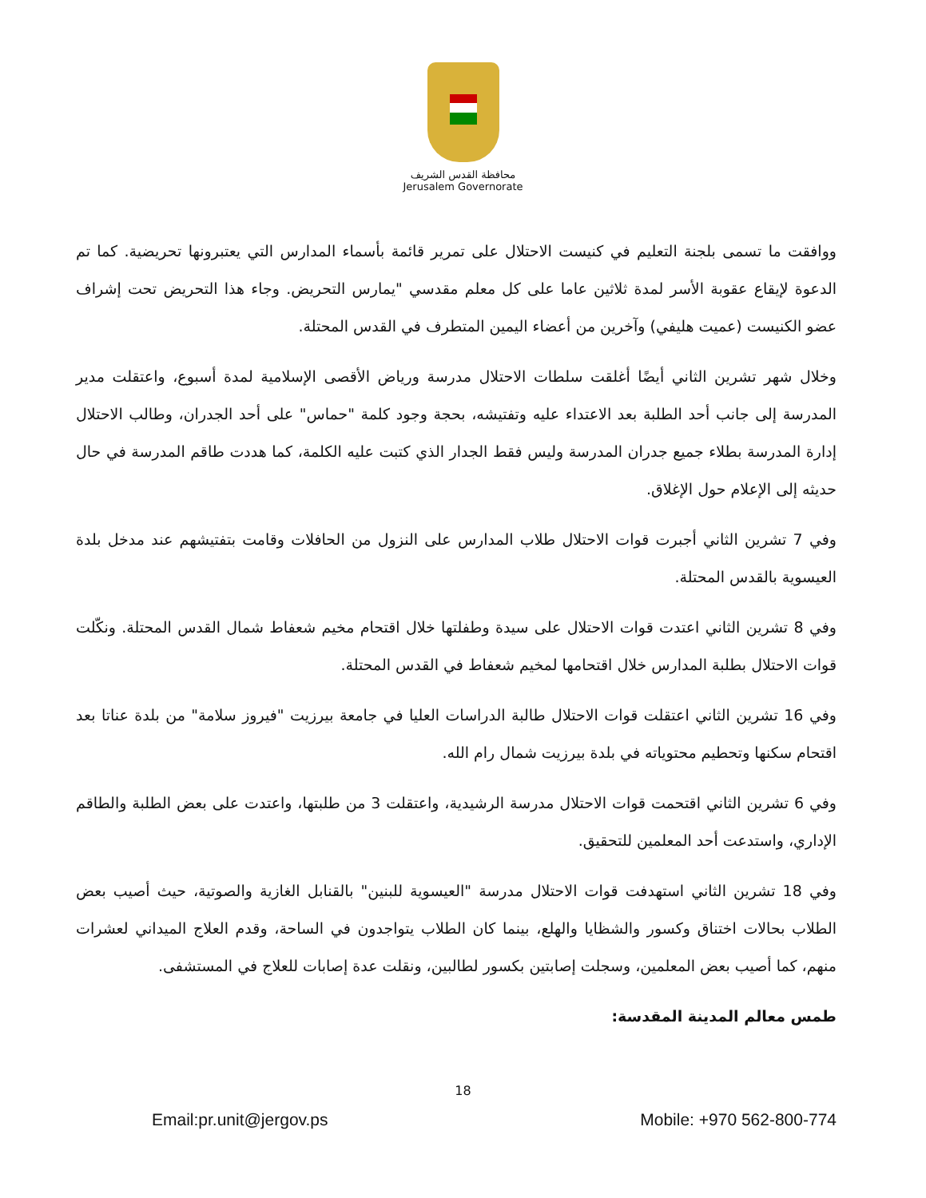محافظة القدس الشريف
Jerusalem Governorate
ووافقت ما تسمى بلجنة التعليم في كنيست الاحتلال على تمرير قائمة بأسماء المدارس التي يعتبرونها تحريضية. كما تم الدعوة لإيقاع عقوبة الأسر لمدة ثلاثين عاما على كل معلم مقدسي "يمارس التحريض. وجاء هذا التحريض تحت إشراف عضو الكنيست (عميت هليفي) وآخرين من أعضاء اليمين المتطرف في القدس المحتلة.
وخلال شهر تشرين الثاني أيضًا أغلقت سلطات الاحتلال مدرسة ورياض الأقصى الإسلامية لمدة أسبوع، واعتقلت مدير المدرسة إلى جانب أحد الطلبة بعد الاعتداء عليه وتفتيشه، بحجة وجود كلمة "حماس" على أحد الجدران، وطالب الاحتلال إدارة المدرسة بطلاء جميع جدران المدرسة وليس فقط الجدار الذي كتبت عليه الكلمة، كما هددت طاقم المدرسة في حال حديثه إلى الإعلام حول الإغلاق.
وفي 7 تشرين الثاني أجبرت قوات الاحتلال طلاب المدارس على النزول من الحافلات وقامت بتفتيشهم عند مدخل بلدة العيسوية بالقدس المحتلة.
وفي 8 تشرين الثاني اعتدت قوات الاحتلال على سيدة وطفلتها خلال اقتحام مخيم شعفاط شمال القدس المحتلة. ونكّلت قوات الاحتلال بطلبة المدارس خلال اقتحامها لمخيم شعفاط في القدس المحتلة.
وفي 16 تشرين الثاني اعتقلت قوات الاحتلال طالبة الدراسات العليا في جامعة بيرزيت "فيروز سلامة" من بلدة عناتا بعد اقتحام سكنها وتحطيم محتوياته في بلدة بيرزيت شمال رام الله.
وفي 6 تشرين الثاني اقتحمت قوات الاحتلال مدرسة الرشيدية، واعتقلت 3 من طلبتها، واعتدت على بعض الطلبة والطاقم الإداري، واستدعت أحد المعلمين للتحقيق.
وفي 18 تشرين الثاني استهدفت قوات الاحتلال مدرسة "العيسوية للبنين" بالقنابل الغازية والصوتية، حيث أصيب بعض الطلاب بحالات اختناق وكسور والشظايا والهلع، بينما كان الطلاب يتواجدون في الساحة، وقدم العلاج الميداني لعشرات منهم، كما أصيب بعض المعلمين، وسجلت إصابتين بكسور لطالبين، ونقلت عدة إصابات للعلاج في المستشفى.
طمس معالم المدينة المقدسة:
18
Email:pr.unit@jergov.ps Mobile: +970 562-800-774